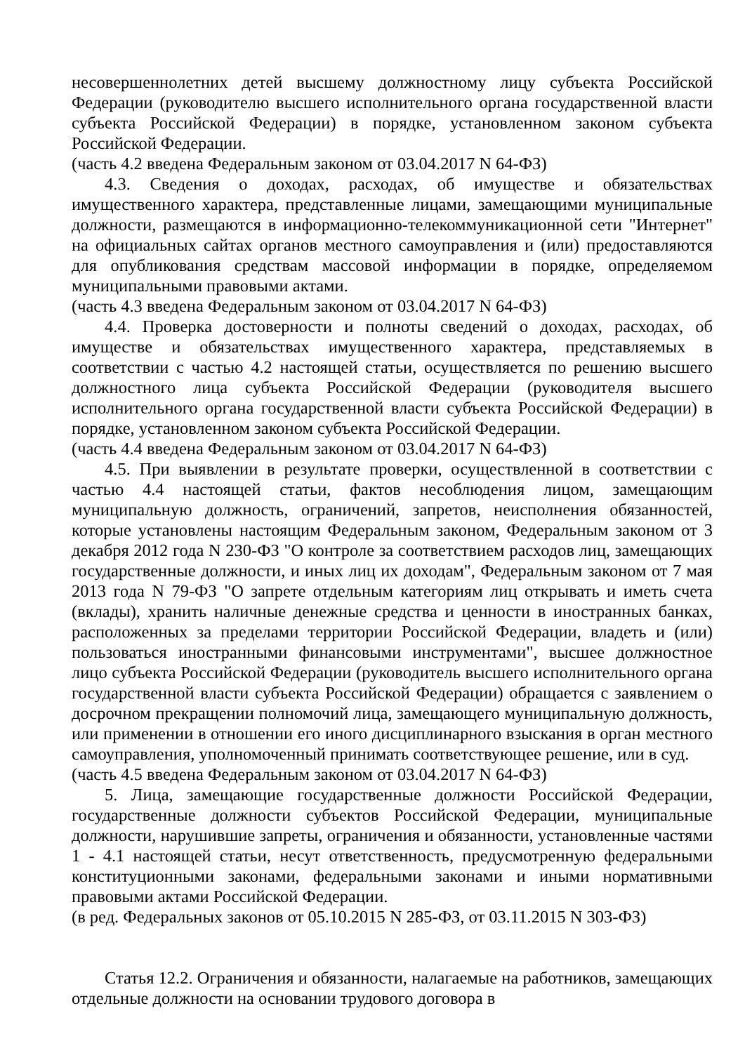несовершеннолетних детей высшему должностному лицу субъекта Российской Федерации (руководителю высшего исполнительного органа государственной власти субъекта Российской Федерации) в порядке, установленном законом субъекта Российской Федерации.
(часть 4.2 введена Федеральным законом от 03.04.2017 N 64-ФЗ)
4.3. Сведения о доходах, расходах, об имуществе и обязательствах имущественного характера, представленные лицами, замещающими муниципальные должности, размещаются в информационно-телекоммуникационной сети "Интернет" на официальных сайтах органов местного самоуправления и (или) предоставляются для опубликования средствам массовой информации в порядке, определяемом муниципальными правовыми актами.
(часть 4.3 введена Федеральным законом от 03.04.2017 N 64-ФЗ)
4.4. Проверка достоверности и полноты сведений о доходах, расходах, об имуществе и обязательствах имущественного характера, представляемых в соответствии с частью 4.2 настоящей статьи, осуществляется по решению высшего должностного лица субъекта Российской Федерации (руководителя высшего исполнительного органа государственной власти субъекта Российской Федерации) в порядке, установленном законом субъекта Российской Федерации.
(часть 4.4 введена Федеральным законом от 03.04.2017 N 64-ФЗ)
4.5. При выявлении в результате проверки, осуществленной в соответствии с частью 4.4 настоящей статьи, фактов несоблюдения лицом, замещающим муниципальную должность, ограничений, запретов, неисполнения обязанностей, которые установлены настоящим Федеральным законом, Федеральным законом от 3 декабря 2012 года N 230-ФЗ "О контроле за соответствием расходов лиц, замещающих государственные должности, и иных лиц их доходам", Федеральным законом от 7 мая 2013 года N 79-ФЗ "О запрете отдельным категориям лиц открывать и иметь счета (вклады), хранить наличные денежные средства и ценности в иностранных банках, расположенных за пределами территории Российской Федерации, владеть и (или) пользоваться иностранными финансовыми инструментами", высшее должностное лицо субъекта Российской Федерации (руководитель высшего исполнительного органа государственной власти субъекта Российской Федерации) обращается с заявлением о досрочном прекращении полномочий лица, замещающего муниципальную должность, или применении в отношении его иного дисциплинарного взыскания в орган местного самоуправления, уполномоченный принимать соответствующее решение, или в суд.
(часть 4.5 введена Федеральным законом от 03.04.2017 N 64-ФЗ)
5. Лица, замещающие государственные должности Российской Федерации, государственные должности субъектов Российской Федерации, муниципальные должности, нарушившие запреты, ограничения и обязанности, установленные частями 1 - 4.1 настоящей статьи, несут ответственность, предусмотренную федеральными конституционными законами, федеральными законами и иными нормативными правовыми актами Российской Федерации.
(в ред. Федеральных законов от 05.10.2015 N 285-ФЗ, от 03.11.2015 N 303-ФЗ)
Статья 12.2. Ограничения и обязанности, налагаемые на работников, замещающих отдельные должности на основании трудового договора в